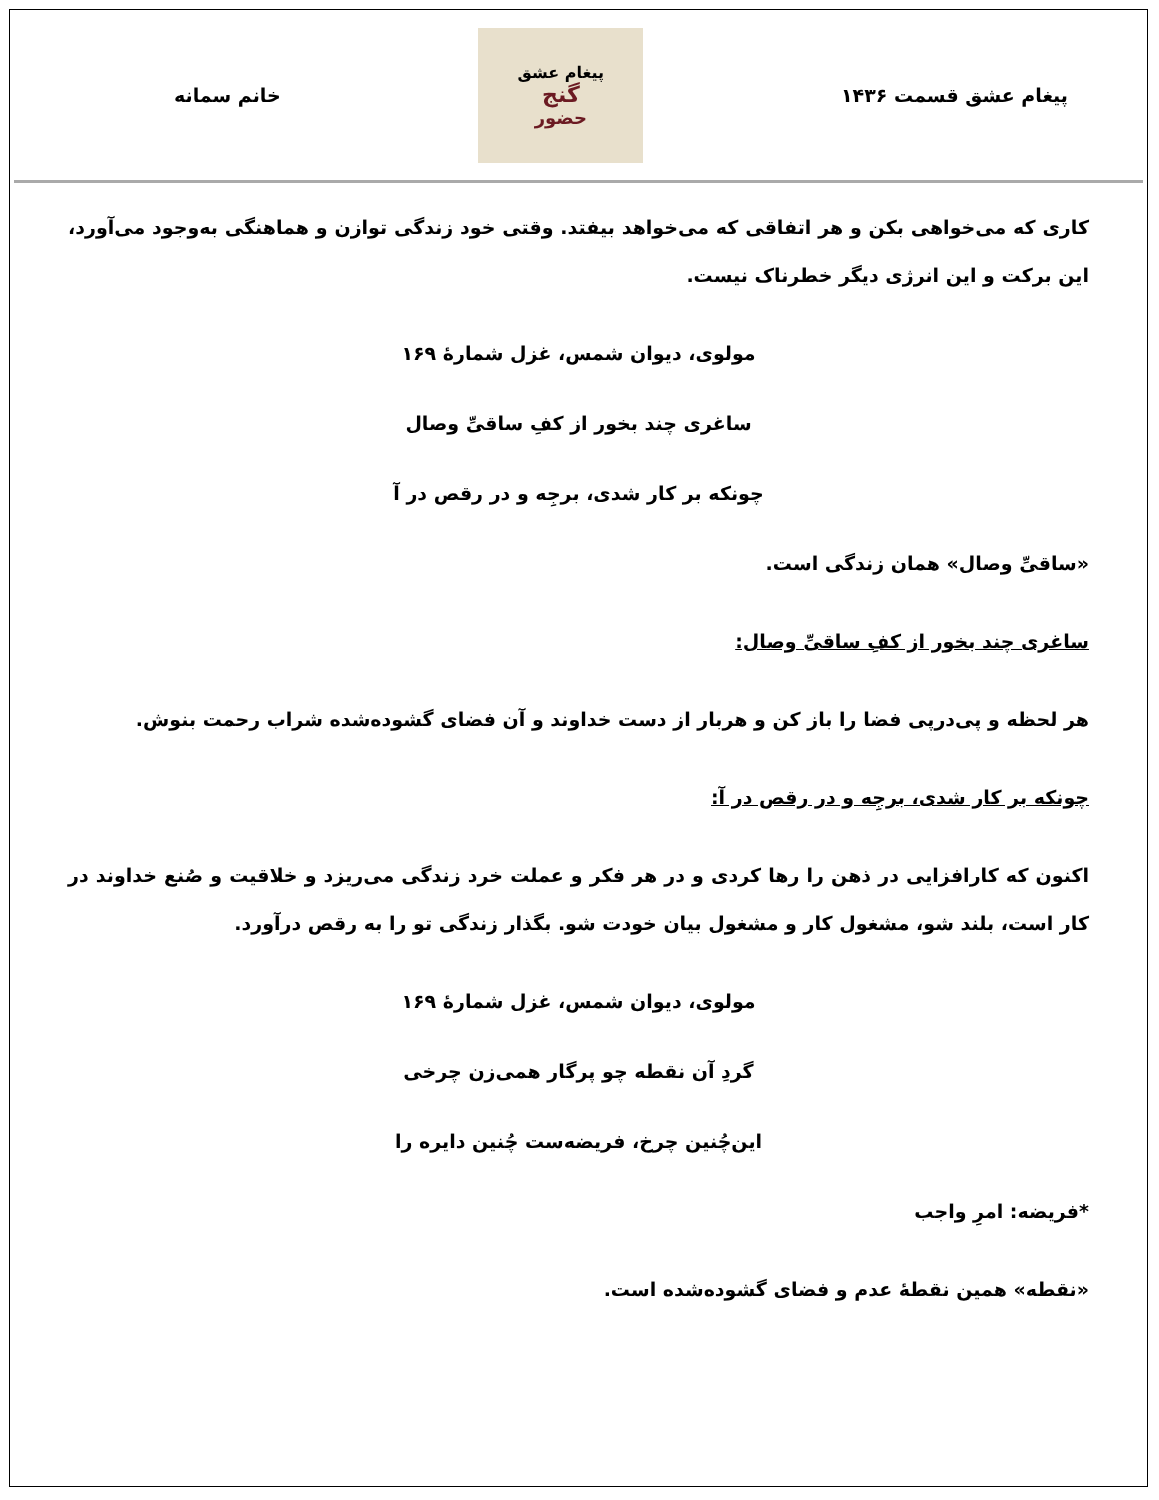پیغام عشق قسمت ۱۴۳۶
پیغام عشق
گنج
حضور
خانم سمانه
کاری که می‌خواهی بکن و هر اتفاقی که می‌خواهد بیفتد. وقتی خود زندگی توازن و هماهنگی به‌وجود می‌آورد، این برکت و این انرژی دیگر خطرناک نیست.
مولوی، دیوان شمس، غزل شمارهٔ ۱۶۹
ساغری چند بخور از کفِ ساقیِّ وصال
چونکه بر کار شدی، برجِه و در رقص در آ
«ساقیِّ وصال» همان زندگی است.
ساغری چند بخور از کفِ ساقیِّ وصال:
هر لحظه و پی‌درپی فضا را باز کن و هربار از دست خداوند و آن فضای گشوده‌شده شراب رحمت بنوش.
چونکه بر کار شدی، برجِه و در رقص در آ:
اکنون که کارافزایی در ذهن را رها کردی و در هر فکر و عملت خرد زندگی می‌ریزد و خلاقیت و صُنع خداوند در کار است، بلند شو، مشغول کار و مشغول بیان خودت شو. بگذار زندگی تو را به رقص درآورد.
مولوی، دیوان شمس، غزل شمارهٔ ۱۶۹
گردِ آن نقطه چو پرگار همی‌زن چرخی
این‌چُنین چرخ، فریضه‌ست چُنین دایره را
*فریضه: امرِ واجب
«نقطه» همین نقطهٔ عدم و فضای گشوده‌شده است.